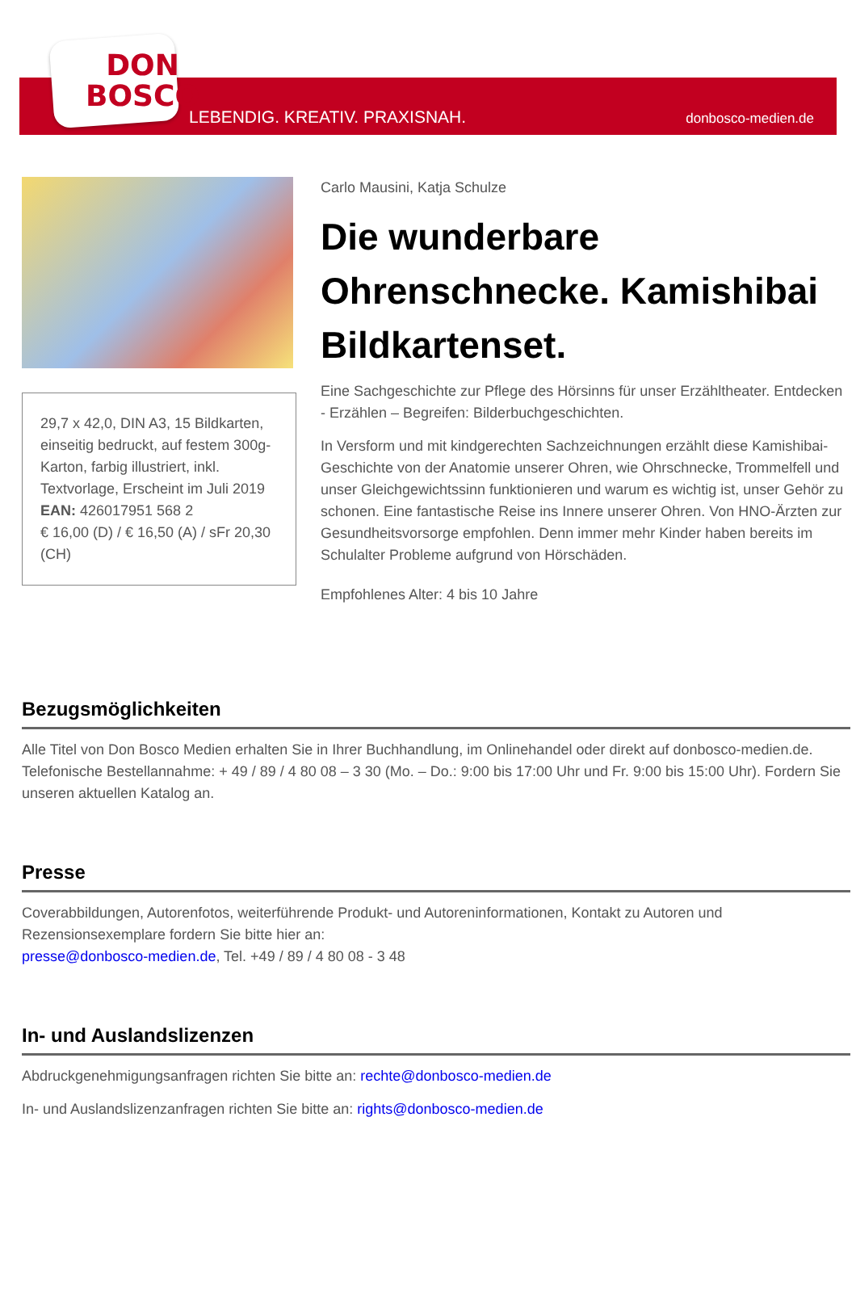DON
BOSCO
LEBENDIG. KREATIV. PRAXISNAH.
donbosco-medien.de
29,7 x 42,0, DIN A3, 15 Bildkarten, einseitig bedruckt, auf festem 300g-Karton, farbig illustriert, inkl. Textvorlage, Erscheint im Juli 2019
EAN: 426017951 568 2
€ 16,00 (D) / € 16,50 (A) / sFr 20,30 (CH)
Carlo Mausini, Katja Schulze
Die wunderbare Ohrenschnecke. Kamishibai Bildkartenset.
Eine Sachgeschichte zur Pflege des Hörsinns für unser Erzähltheater. Entdecken - Erzählen – Begreifen: Bilderbuchgeschichten.
In Versform und mit kindgerechten Sachzeichnungen erzählt diese Kamishibai-Geschichte von der Anatomie unserer Ohren, wie Ohrschnecke, Trommelfell und unser Gleichgewichtssinn funktionieren und warum es wichtig ist, unser Gehör zu schonen. Eine fantastische Reise ins Innere unserer Ohren. Von HNO-Ärzten zur Gesundheitsvorsorge empfohlen. Denn immer mehr Kinder haben bereits im Schulalter Probleme aufgrund von Hörschäden.
Empfohlenes Alter: 4 bis 10 Jahre
Bezugsmöglichkeiten
Alle Titel von Don Bosco Medien erhalten Sie in Ihrer Buchhandlung, im Onlinehandel oder direkt auf donbosco-medien.de. Telefonische Bestellannahme: + 49 / 89 / 4 80 08 – 3 30 (Mo. – Do.: 9:00 bis 17:00 Uhr und Fr. 9:00 bis 15:00 Uhr). Fordern Sie unseren aktuellen Katalog an.
Presse
Coverabbildungen, Autorenfotos, weiterführende Produkt- und Autoreninformationen, Kontakt zu Autoren und Rezensionsexemplare fordern Sie bitte hier an:
presse@donbosco-medien.de, Tel. +49 / 89 / 4 80 08 - 3 48
In- und Auslandslizenzen
Abdruckgenehmigungsanfragen richten Sie bitte an: rechte@donbosco-medien.de
In- und Auslandslizenzanfragen richten Sie bitte an: rights@donbosco-medien.de